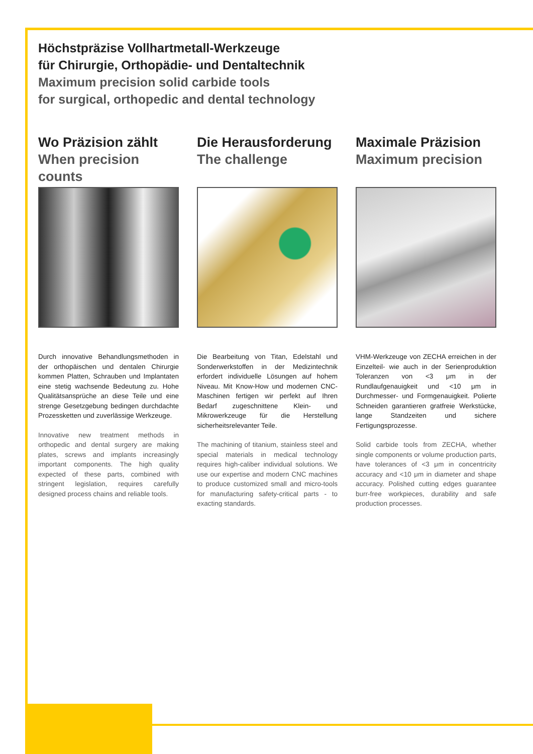Höchstpräzise Vollhartmetall-Werkzeuge
für Chirurgie, Orthopädie- und Dentaltechnik
Maximum precision solid carbide tools
for surgical, orthopedic and dental technology
Wo Präzision zählt
When precision counts
Durch innovative Behandlungsmethoden in der orthopäischen und dentalen Chirurgie kommen Platten, Schrauben und Implantaten eine stetig wachsende Bedeutung zu. Hohe Qualitätsansprüche an diese Teile und eine strenge Gesetzgebung bedingen durchdachte Prozessketten und zuverlässige Werkzeuge.
Innovative new treatment methods in orthopedic and dental surgery are making plates, screws and implants increasingly important components. The high quality expected of these parts, combined with stringent legislation, requires carefully designed process chains and reliable tools.
Die Herausforderung
The challenge
Die Bearbeitung von Titan, Edelstahl und Sonderwerkstoffen in der Medizintechnik erfordert individuelle Lösungen auf hohem Niveau. Mit Know-How und modernen CNC-Maschinen fertigen wir perfekt auf Ihren Bedarf zugeschnittene Klein- und Mikrowerkzeuge für die Herstellung sicherheitsrelevanter Teile.
The machining of titanium, stainless steel and special materials in medical technology requires high-caliber individual solutions. We use our expertise and modern CNC machines to produce customized small and micro-tools for manufacturing safety-critical parts - to exacting standards.
Maximale Präzision
Maximum precision
VHM-Werkzeuge von ZECHA erreichen in der Einzelteil- wie auch in der Serienproduktion Toleranzen von <3 μm in der Rundlaufgenauigkeit und <10 μm in Durchmesser- und Formgenauigkeit. Polierte Schneiden garantieren gratfreie Werkstücke, lange Standzeiten und sichere Fertigungsprozesse.
Solid carbide tools from ZECHA, whether single components or volume production parts, have tolerances of <3 μm in concentricity accuracy and <10 μm in diameter and shape accuracy. Polished cutting edges guarantee burr-free workpieces, durability and safe production processes.